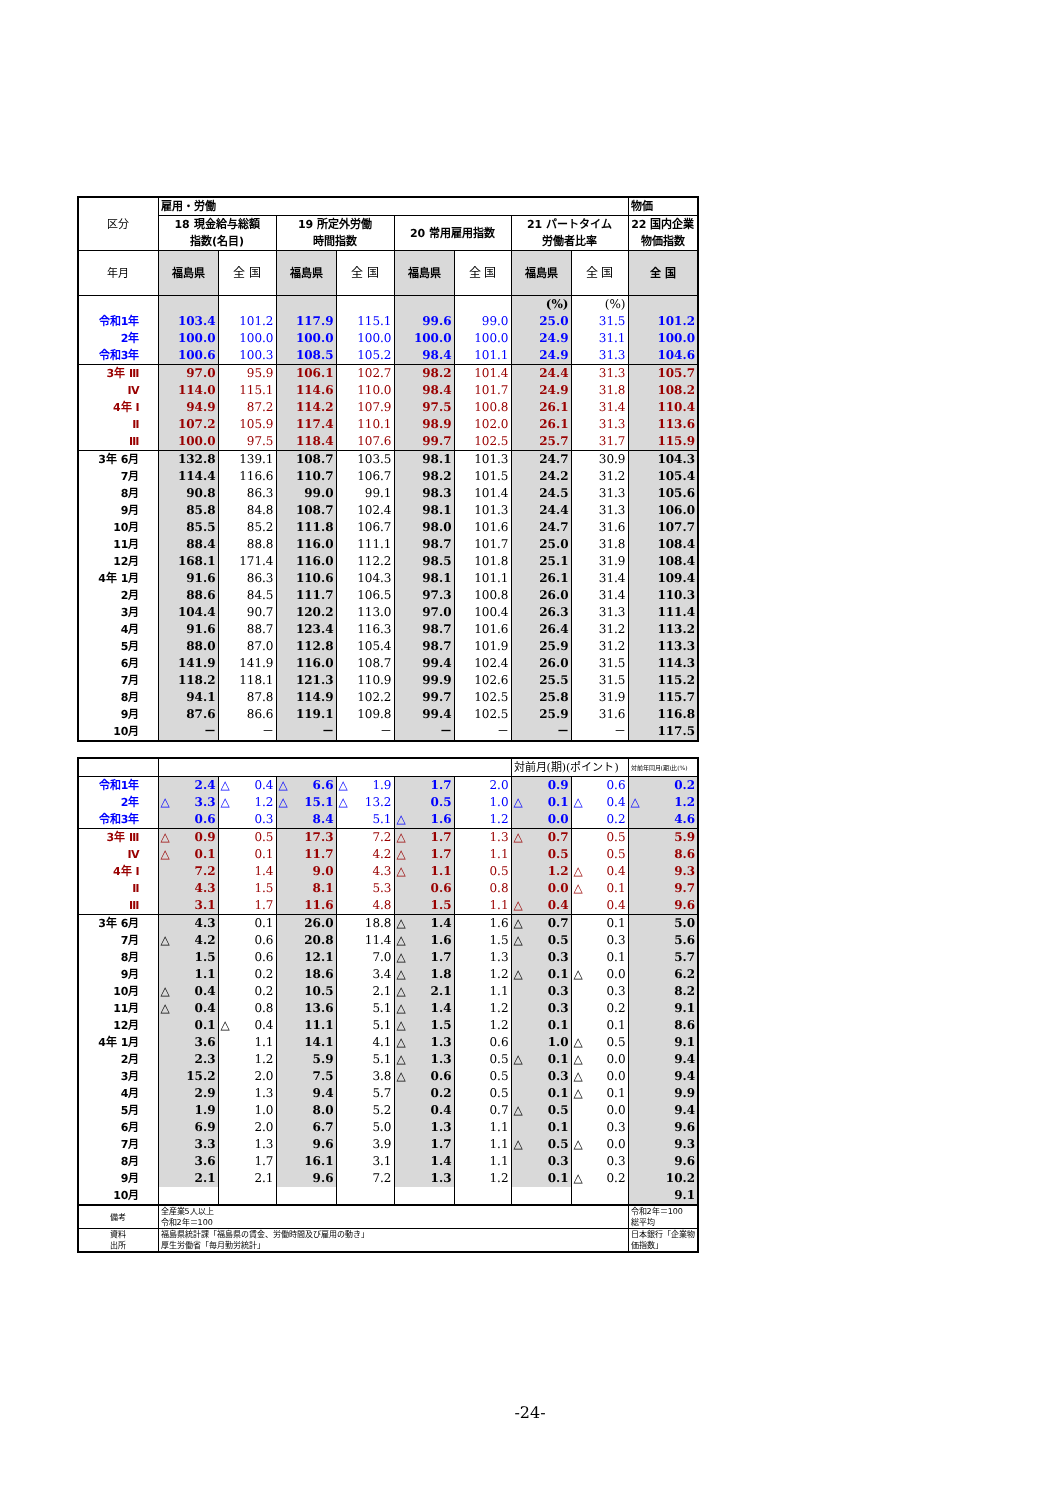| 区分 | 雇用・労働 | | | | | | | | 物価 |
| | 18 現金給与総額 指数(名目) | | 19 所定外労働 時間指数 | | 20 常用雇用指数 | | 21 パートタイム 労働者比率 | | 22 国内企業 物価指数 |
| 年月 | 福島県 | 全 国 | 福島県 | 全 国 | 福島県 | 全 国 | 福島県 | 全 国 | 全 国 |
| | | | | | | | (%) | (%) | |
| 令和1年 | 103.4 | 101.2 | 117.9 | 115.1 | 99.6 | 99.0 | 25.0 | 31.5 | 101.2 |
| 2年 | 100.0 | 100.0 | 100.0 | 100.0 | 100.0 | 100.0 | 24.9 | 31.1 | 100.0 |
| 令和3年 | 100.6 | 100.3 | 108.5 | 105.2 | 98.4 | 101.1 | 24.9 | 31.3 | 104.6 |
| 3年 Ⅲ | 97.0 | 95.9 | 106.1 | 102.7 | 98.2 | 101.4 | 24.4 | 31.3 | 105.7 |
| Ⅳ | 114.0 | 115.1 | 114.6 | 110.0 | 98.4 | 101.7 | 24.9 | 31.8 | 108.2 |
| 4年 Ⅰ | 94.9 | 87.2 | 114.2 | 107.9 | 97.5 | 100.8 | 26.1 | 31.4 | 110.4 |
| Ⅱ | 107.2 | 105.9 | 117.4 | 110.1 | 98.9 | 102.0 | 26.1 | 31.3 | 113.6 |
| Ⅲ | 100.0 | 97.5 | 118.4 | 107.6 | 99.7 | 102.5 | 25.7 | 31.7 | 115.9 |
| 3年 6月 | 132.8 | 139.1 | 108.7 | 103.5 | 98.1 | 101.3 | 24.7 | 30.9 | 104.3 |
| 7月 | 114.4 | 116.6 | 110.7 | 106.7 | 98.2 | 101.5 | 24.2 | 31.2 | 105.4 |
| 8月 | 90.8 | 86.3 | 99.0 | 99.1 | 98.3 | 101.4 | 24.5 | 31.3 | 105.6 |
| 9月 | 85.8 | 84.8 | 108.7 | 102.4 | 98.1 | 101.3 | 24.4 | 31.3 | 106.0 |
| 10月 | 85.5 | 85.2 | 111.8 | 106.7 | 98.0 | 101.6 | 24.7 | 31.6 | 107.7 |
| 11月 | 88.4 | 88.8 | 116.0 | 111.1 | 98.7 | 101.7 | 25.0 | 31.8 | 108.4 |
| 12月 | 168.1 | 171.4 | 116.0 | 112.2 | 98.5 | 101.8 | 25.1 | 31.9 | 108.4 |
| 4年 1月 | 91.6 | 86.3 | 110.6 | 104.3 | 98.1 | 101.1 | 26.1 | 31.4 | 109.4 |
| 2月 | 88.6 | 84.5 | 111.7 | 106.5 | 97.3 | 100.8 | 26.0 | 31.4 | 110.3 |
| 3月 | 104.4 | 90.7 | 120.2 | 113.0 | 97.0 | 100.4 | 26.3 | 31.3 | 111.4 |
| 4月 | 91.6 | 88.7 | 123.4 | 116.3 | 98.7 | 101.6 | 26.4 | 31.2 | 113.2 |
| 5月 | 88.0 | 87.0 | 112.8 | 105.4 | 98.7 | 101.9 | 25.9 | 31.2 | 113.3 |
| 6月 | 141.9 | 141.9 | 116.0 | 108.7 | 99.4 | 102.4 | 26.0 | 31.5 | 114.3 |
| 7月 | 118.2 | 118.1 | 121.3 | 110.9 | 99.9 | 102.6 | 25.5 | 31.5 | 115.2 |
| 8月 | 94.1 | 87.8 | 114.9 | 102.2 | 99.7 | 102.5 | 25.8 | 31.9 | 115.7 |
| 9月 | 87.6 | 86.6 | 119.1 | 109.8 | 99.4 | 102.5 | 25.9 | 31.6 | 116.8 |
| 10月 | － | － | － | － | － | － | － | － | 117.5 |
| | | | | | | | 対前月(期)(ポイント) | | 対前年同月(期)比(%) |
| 令和1年 | 2.4 | △ 0.4 | △ 6.6 | △ 1.9 | 1.7 | 2.0 | 0.9 | 0.6 | 0.2 |
| 2年 | △ 3.3 | △ 1.2 | △ 15.1 | △ 13.2 | 0.5 | 1.0 | △ 0.1 | △ 0.4 | △ 1.2 |
| 令和3年 | 0.6 | 0.3 | 8.4 | 5.1 | △ 1.6 | 1.2 | 0.0 | 0.2 | 4.6 |
| 3年 Ⅲ | △ 0.9 | 0.5 | 17.3 | 7.2 | △ 1.7 | 1.3 | △ 0.7 | 0.5 | 5.9 |
| Ⅳ | △ 0.1 | 0.1 | 11.7 | 4.2 | △ 1.7 | 1.1 | 0.5 | 0.5 | 8.6 |
| 4年 Ⅰ | 7.2 | 1.4 | 9.0 | 4.3 | △ 1.1 | 0.5 | 1.2 | △ 0.4 | 9.3 |
| Ⅱ | 4.3 | 1.5 | 8.1 | 5.3 | 0.6 | 0.8 | 0.0 | △ 0.1 | 9.7 |
| Ⅲ | 3.1 | 1.7 | 11.6 | 4.8 | 1.5 | 1.1 | △ 0.4 | 0.4 | 9.6 |
| 3年 6月 | 4.3 | 0.1 | 26.0 | 18.8 | △ 1.4 | 1.6 | △ 0.7 | 0.1 | 5.0 |
| 7月 | △ 4.2 | 0.6 | 20.8 | 11.4 | △ 1.6 | 1.5 | △ 0.5 | 0.3 | 5.6 |
| 8月 | 1.5 | 0.6 | 12.1 | 7.0 | △ 1.7 | 1.3 | 0.3 | 0.1 | 5.7 |
| 9月 | 1.1 | 0.2 | 18.6 | 3.4 | △ 1.8 | 1.2 | △ 0.1 | △ 0.0 | 6.2 |
| 10月 | △ 0.4 | 0.2 | 10.5 | 2.1 | △ 2.1 | 1.1 | 0.3 | 0.3 | 8.2 |
| 11月 | △ 0.4 | 0.8 | 13.6 | 5.1 | △ 1.4 | 1.2 | 0.3 | 0.2 | 9.1 |
| 12月 | 0.1 | △ 0.4 | 11.1 | 5.1 | △ 1.5 | 1.2 | 0.1 | 0.1 | 8.6 |
| 4年 1月 | 3.6 | 1.1 | 14.1 | 4.1 | △ 1.3 | 0.6 | 1.0 | △ 0.5 | 9.1 |
| 2月 | 2.3 | 1.2 | 5.9 | 5.1 | △ 1.3 | 0.5 | △ 0.1 | △ 0.0 | 9.4 |
| 3月 | 15.2 | 2.0 | 7.5 | 3.8 | △ 0.6 | 0.5 | 0.3 | △ 0.0 | 9.4 |
| 4月 | 2.9 | 1.3 | 9.4 | 5.7 | 0.2 | 0.5 | 0.1 | △ 0.1 | 9.9 |
| 5月 | 1.9 | 1.0 | 8.0 | 5.2 | 0.4 | 0.7 | △ 0.5 | 0.0 | 9.4 |
| 6月 | 6.9 | 2.0 | 6.7 | 5.0 | 1.3 | 1.1 | 0.1 | 0.3 | 9.6 |
| 7月 | 3.3 | 1.3 | 9.6 | 3.9 | 1.7 | 1.1 | △ 0.5 | △ 0.0 | 9.3 |
| 8月 | 3.6 | 1.7 | 16.1 | 3.1 | 1.4 | 1.1 | 0.3 | 0.3 | 9.6 |
| 9月 | 2.1 | 2.1 | 9.6 | 7.2 | 1.3 | 1.2 | 0.1 | △ 0.2 | 10.2 |
| 10月 | | | | | | | | | 9.1 |
| 備考 | 全産業5人以上 令和2年＝100 | | | | | | | | 令和2年＝100 総平均 |
| 資料 出所 | 福島県統計課「福島県の賃金、労働時間及び雇用の動き」 厚生労働省「毎月勤労統計」 | | | | | | | | 日本銀行「企業物価指数」 |
-24-